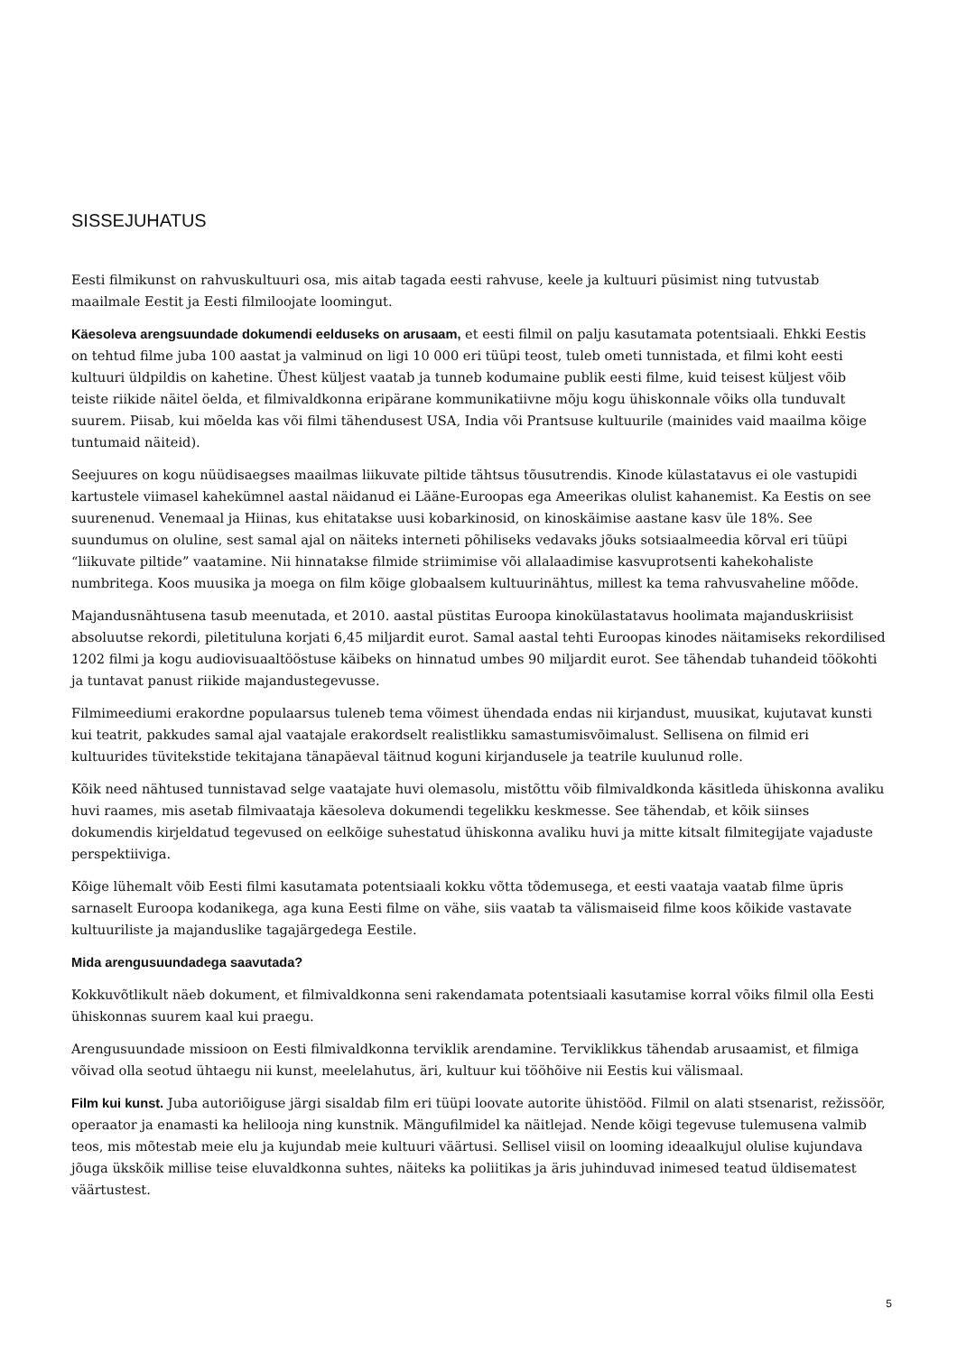SISSEJUHATUS
Eesti filmikunst on rahvuskultuuri osa, mis aitab tagada eesti rahvuse, keele ja kultuuri püsimist ning tutvustab maailmale Eestit ja Eesti filmiloojate loomingut.
Käesoleva arengsuundade dokumendi eelduseks on arusaam, et eesti filmil on palju kasutamata potentsiaali. Ehkki Eestis on tehtud filme juba 100 aastat ja valminud on ligi 10 000 eri tüüpi teost, tuleb ometi tunnistada, et filmi koht eesti kultuuri üldpildis on kahetine. Ühest küljest vaatab ja tunneb kodumaine publik eesti filme, kuid teisest küljest võib teiste riikide näitel öelda, et filmivaldkonna eripärane kommunikatiivne mõju kogu ühiskonnale võiks olla tunduvalt suurem. Piisab, kui mõelda kas või filmi tähendusest USA, India või Prantsuse kultuurile (mainides vaid maailma kõige tuntumaid näiteid).
Seejuures on kogu nüüdisaegses maailmas liikuvate piltide tähtsus tõusutrendis. Kinode külastatavus ei ole vastupidi kartustele viimasel kahekümnel aastal näidanud ei Lääne-Euroopas ega Ameerikas olulist kahanemist. Ka Eestis on see suurenenud. Venemaal ja Hiinas, kus ehitatakse uusi kobarkinosid, on kinoskäimise aastane kasv üle 18%. See suundumus on oluline, sest samal ajal on näiteks interneti põhiliseks vedavaks jõuks sotsiaalmeedia kõrval eri tüüpi “liikuvate piltide” vaatamine. Nii hinnatakse filmide striimimise või allalaadimise kasvuprotsenti kahekohaliste numbritega. Koos muusika ja moega on film kõige globaalsem kultuurinähtus, millest ka tema rahvusvaheline mõõde.
Majandusnähtusena tasub meenutada, et 2010. aastal püstitas Euroopa kinokülastatavus hoolimata majanduskriisist absoluutse rekordi, piletituluna korjati 6,45 miljardit eurot. Samal aastal tehti Euroopas kinodes näitamiseks rekordilised 1202 filmi ja kogu audiovisuaaltööstuse käibeks on hinnatud umbes 90 miljardit eurot. See tähendab tuhandeid töökohti ja tuntavat panust riikide majandustegevusse.
Filmimeediumi erakordne populaarsus tuleneb tema võimest ühendada endas nii kirjandust, muusikat, kujutavat kunsti kui teatrit, pakkudes samal ajal vaatajale erakordselt realistlikku samastumisvõimalust. Sellisena on filmid eri kultuurides tüvitekstide tekitajana tänapäeval täitnud koguni kirjandusele ja teatrile kuulunud rolle.
Kõik need nähtused tunnistavad selge vaatajate huvi olemasolu, mistõttu võib filmivaldkonda käsitleda ühiskonna avaliku huvi raames, mis asetab filmivaataja käesoleva dokumendi tegelikku keskmesse. See tähendab, et kõik siinses dokumendis kirjeldatud tegevused on eelkõige suhestatud ühiskonna avaliku huvi ja mitte kitsalt filmitegijate vajaduste perspektiiviga.
Kõige lühemalt võib Eesti filmi kasutamata potentsiaali kokku võtta tõdemusega, et eesti vaataja vaatab filme üpris sarnaselt Euroopa kodanikega, aga kuna Eesti filme on vähe, siis vaatab ta välismaiseid filme koos kõikide vastavate kultuuriliste ja majanduslike tagajärgedega Eestile.
Mida arengusuundadega saavutada?
Kokkuvõtlikult näeb dokument, et filmivaldkonna seni rakendamata potentsiaali kasutamise korral võiks filmil olla Eesti ühiskonnas suurem kaal kui praegu.
Arengusuundade missioon on Eesti filmivaldkonna terviklik arendamine. Terviklikkus tähendab arusaamist, et filmiga võivad olla seotud ühtaegu nii kunst, meelelahutus, äri, kultuur kui tööhõive nii Eestis kui välismaal.
Film kui kunst. Juba autoriõiguse järgi sisaldab film eri tüüpi loovate autorite ühistööd. Filmil on alati stsenarist, režissöör, operaator ja enamasti ka helilooja ning kunstnik. Mängufilmidel ka näitlejad. Nende kõigi tegevuse tulemusena valmib teos, mis mõtestab meie elu ja kujundab meie kultuuri väärtusi. Sellisel viisil on looming ideaalkujul olulise kujundava jõuga ükskõik millise teise eluvaldkonna suhtes, näiteks ka poliitikas ja äris juhinduvad inimesed teatud üldisematest väärtustest.
5